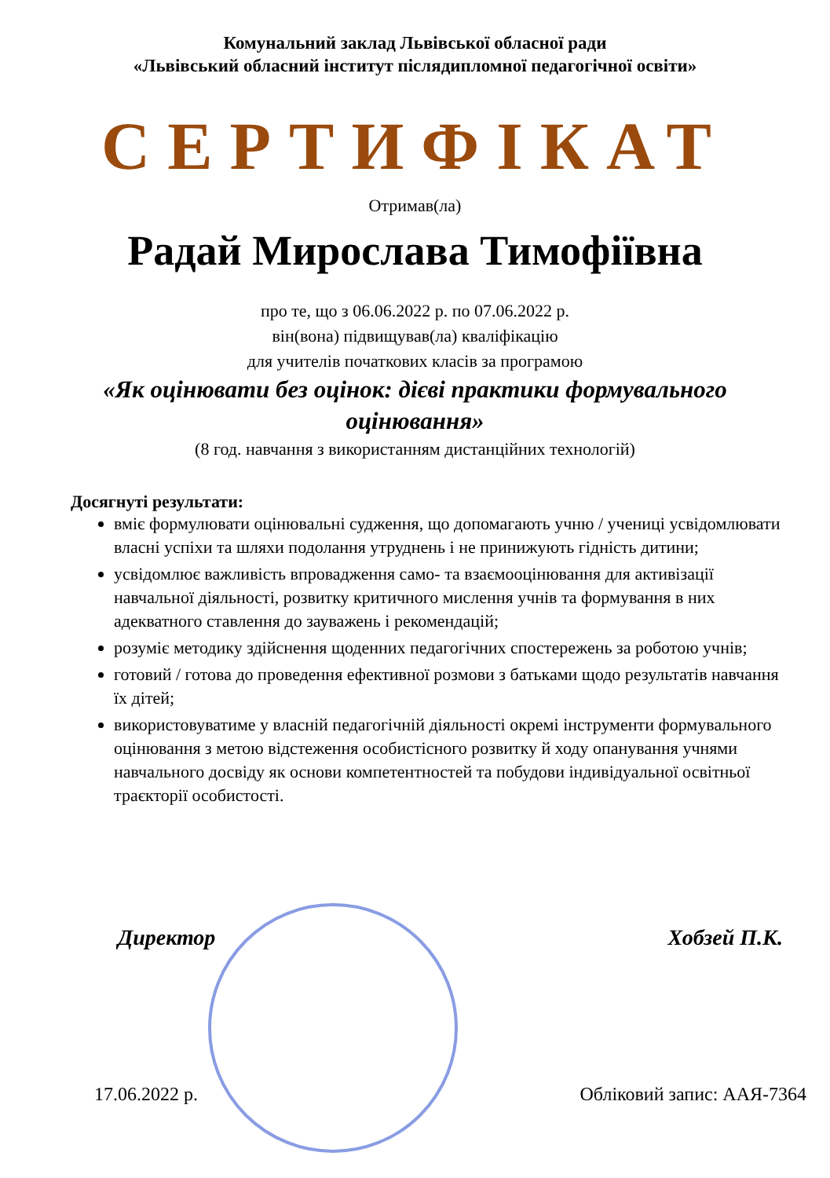Комунальний заклад Львівської обласної ради
«Львівський обласний інститут післядипломної педагогічної освіти»
СЕРТИФІКАТ
Отримав(ла)
Радай Мирослава Тимофіївна
про те, що з 06.06.2022 р. по 07.06.2022 р.
він(вона) підвищував(ла) кваліфікацію
для учителів початкових класів за програмою
«Як оцінювати без оцінок: дієві практики формувального оцінювання»
(8 год. навчання з використанням дистанційних технологій)
Досягнуті результати:
вміє формулювати оцінювальні судження, що допомагають учню / учениці усвідомлювати власні успіхи та шляхи подолання утруднень і не принижують гідність дитини;
усвідомлює важливість впровадження само- та взаємооцінювання для активізації навчальної діяльності, розвитку критичного мислення учнів та формування в них адекватного ставлення до зауважень і рекомендацій;
розуміє методику здійснення щоденних педагогічних спостережень за роботою учнів;
готовий / готова до проведення ефективної розмови з батьками щодо результатів навчання їх дітей;
використовуватиме у власній педагогічній діяльності окремі інструменти формувального оцінювання з метою відстеження особистісного розвитку й ходу опанування учнями навчального досвіду як основи компетентностей та побудови індивідуальної освітньої траєкторії особистості.
Директор Хобзей П.К.
17.06.2022 р. Обліковий запис: ААЯ-7364